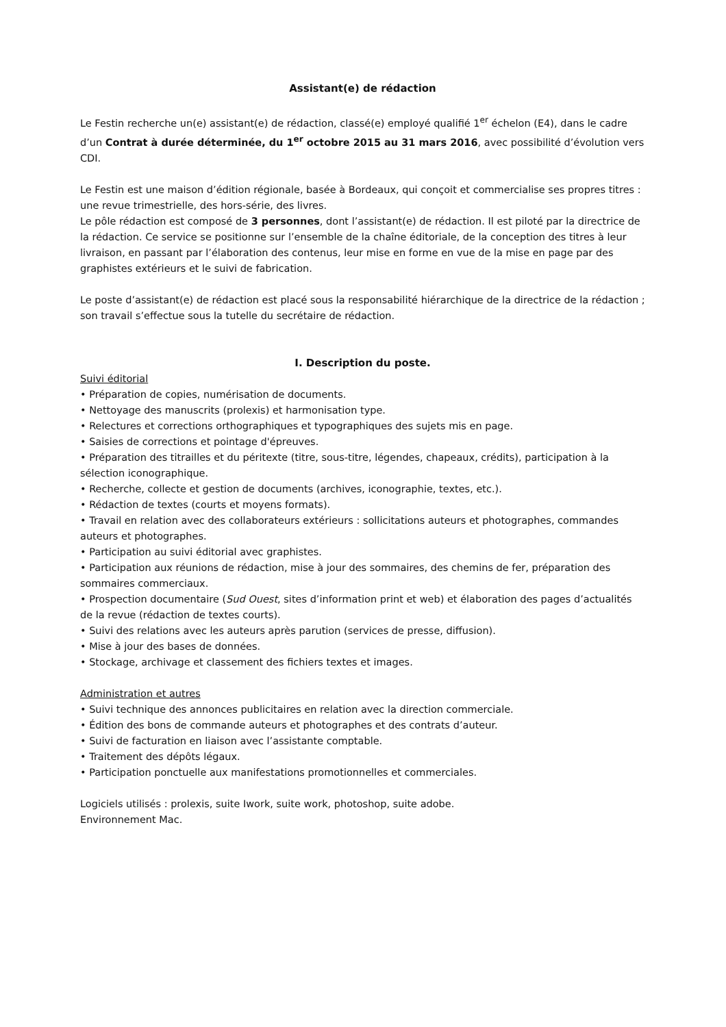Assistant(e) de rédaction
Le Festin recherche un(e) assistant(e) de rédaction, classé(e) employé qualifié 1<sup>er</sup> échelon (E4), dans le cadre d’un Contrat à durée déterminée, du 1<sup>er</sup> octobre 2015 au 31 mars 2016, avec possibilité d’évolution vers CDI.
Le Festin est une maison d’édition régionale, basée à Bordeaux, qui conçoit et commercialise ses propres titres : une revue trimestrielle, des hors-série, des livres.
Le pôle rédaction est composé de 3 personnes, dont l’assistant(e) de rédaction. Il est piloté par la directrice de la rédaction. Ce service se positionne sur l’ensemble de la chaîne éditoriale, de la conception des titres à leur livraison, en passant par l’élaboration des contenus, leur mise en forme en vue de la mise en page par des graphistes extérieurs et le suivi de fabrication.
Le poste d’assistant(e) de rédaction est placé sous la responsabilité hiérarchique de la directrice de la rédaction ; son travail s’effectue sous la tutelle du secrétaire de rédaction.
I. Description du poste.
Suivi éditorial
• Préparation de copies, numérisation de documents.
• Nettoyage des manuscrits (prolexis) et harmonisation type.
• Relectures et corrections orthographiques et typographiques des sujets mis en page.
• Saisies de corrections et pointage d'épreuves.
• Préparation des titrailles et du péritexte (titre, sous-titre, légendes, chapeaux, crédits), participation à la sélection iconographique.
• Recherche, collecte et gestion de documents (archives, iconographie, textes, etc.).
• Rédaction de textes (courts et moyens formats).
• Travail en relation avec des collaborateurs extérieurs : sollicitations auteurs et photographes, commandes auteurs et photographes.
• Participation au suivi éditorial avec graphistes.
• Participation aux réunions de rédaction, mise à jour des sommaires, des chemins de fer, préparation des sommaires commerciaux.
• Prospection documentaire (Sud Ouest, sites d’information print et web) et élaboration des pages d’actualités de la revue (rédaction de textes courts).
• Suivi des relations avec les auteurs après parution (services de presse, diffusion).
• Mise à jour des bases de données.
• Stockage, archivage et classement des fichiers textes et images.
Administration et autres
• Suivi technique des annonces publicitaires en relation avec la direction commerciale.
• Édition des bons de commande auteurs et photographes et des contrats d’auteur.
• Suivi de facturation en liaison avec l’assistante comptable.
• Traitement des dépôts légaux.
• Participation ponctuelle aux manifestations promotionnelles et commerciales.
Logiciels utilisés : prolexis, suite Iwork, suite work, photoshop, suite adobe.
Environnement Mac.